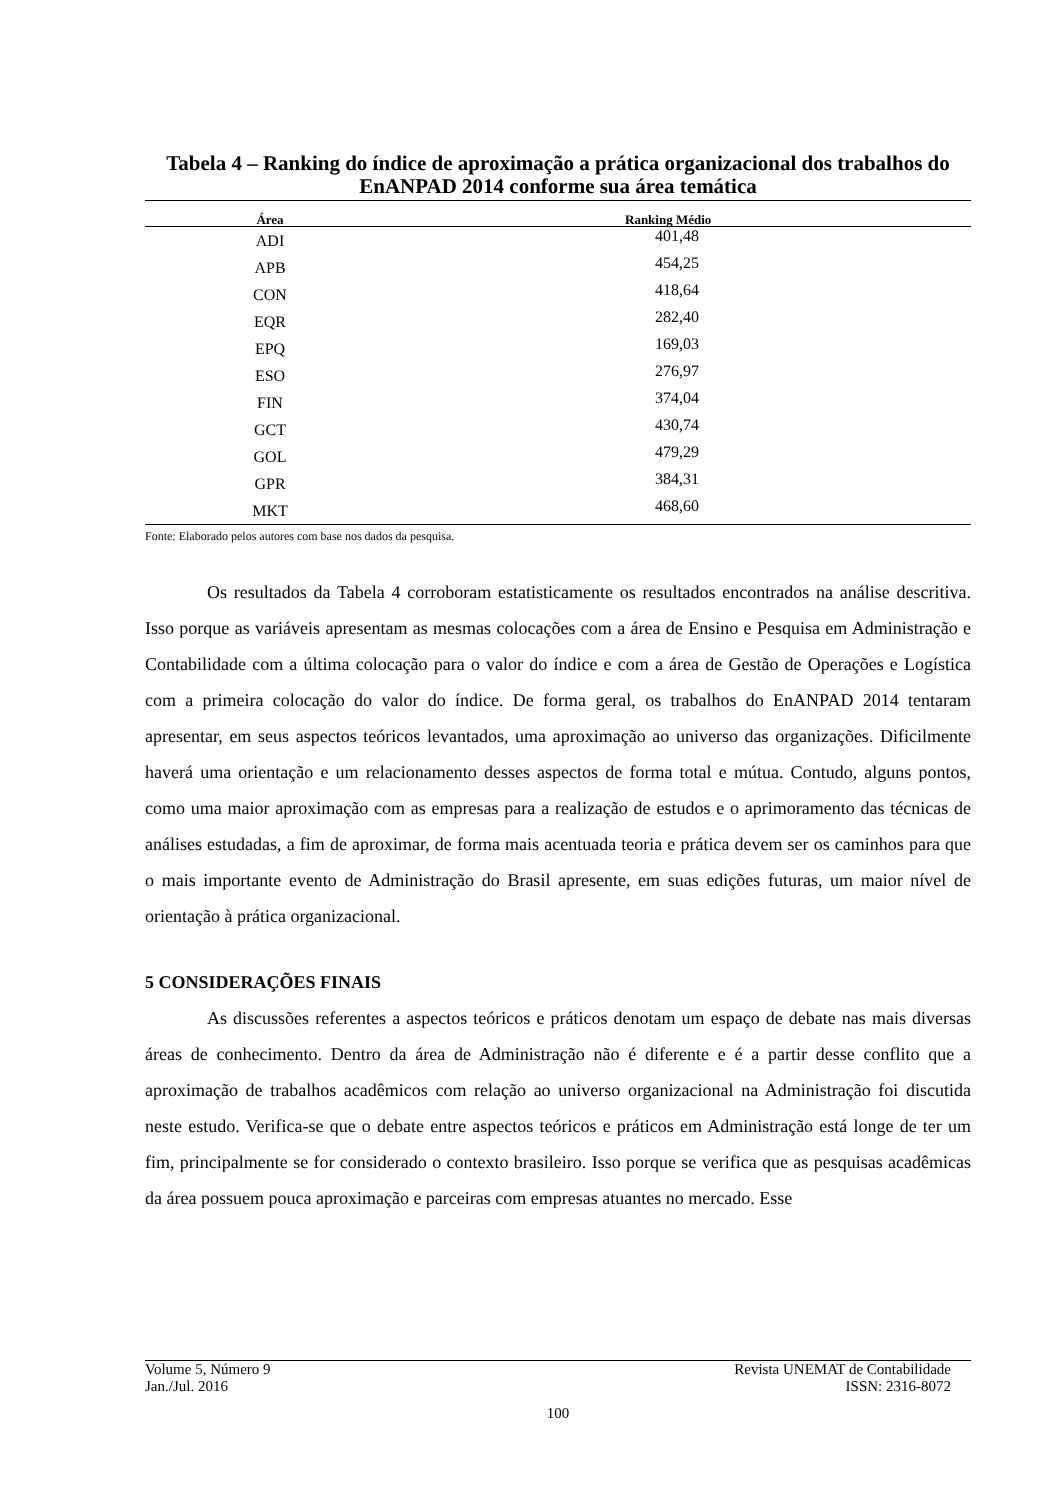Tabela 4 – Ranking do índice de aproximação a prática organizacional dos trabalhos do EnANPAD 2014 conforme sua área temática
| Área | Ranking Médio |
| --- | --- |
| ADI | 401,48 |
| APB | 454,25 |
| CON | 418,64 |
| EQR | 282,40 |
| EPQ | 169,03 |
| ESO | 276,97 |
| FIN | 374,04 |
| GCT | 430,74 |
| GOL | 479,29 |
| GPR | 384,31 |
| MKT | 468,60 |
Fonte: Elaborado pelos autores com base nos dados da pesquisa.
Os resultados da Tabela 4 corroboram estatisticamente os resultados encontrados na análise descritiva. Isso porque as variáveis apresentam as mesmas colocações com a área de Ensino e Pesquisa em Administração e Contabilidade com a última colocação para o valor do índice e com a área de Gestão de Operações e Logística com a primeira colocação do valor do índice. De forma geral, os trabalhos do EnANPAD 2014 tentaram apresentar, em seus aspectos teóricos levantados, uma aproximação ao universo das organizações. Dificilmente haverá uma orientação e um relacionamento desses aspectos de forma total e mútua. Contudo, alguns pontos, como uma maior aproximação com as empresas para a realização de estudos e o aprimoramento das técnicas de análises estudadas, a fim de aproximar, de forma mais acentuada teoria e prática devem ser os caminhos para que o mais importante evento de Administração do Brasil apresente, em suas edições futuras, um maior nível de orientação à prática organizacional.
5 CONSIDERAÇÕES FINAIS
As discussões referentes a aspectos teóricos e práticos denotam um espaço de debate nas mais diversas áreas de conhecimento. Dentro da área de Administração não é diferente e é a partir desse conflito que a aproximação de trabalhos acadêmicos com relação ao universo organizacional na Administração foi discutida neste estudo. Verifica-se que o debate entre aspectos teóricos e práticos em Administração está longe de ter um fim, principalmente se for considerado o contexto brasileiro. Isso porque se verifica que as pesquisas acadêmicas da área possuem pouca aproximação e parceiras com empresas atuantes no mercado. Esse
Volume 5, Número 9 Revista UNEMAT de Contabilidade
Jan./Jul. 2016 ISSN: 2316-8072
100